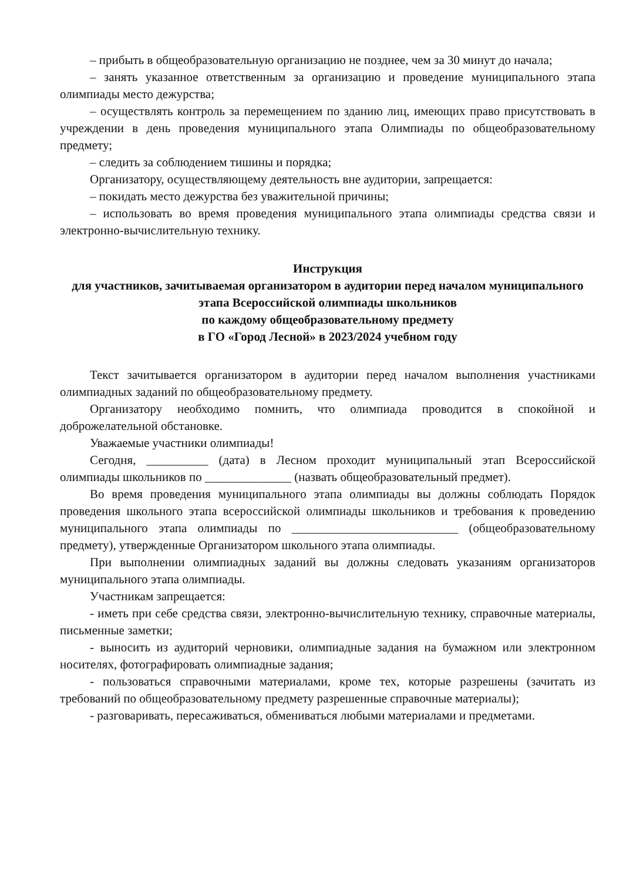– прибыть в общеобразовательную организацию не позднее, чем за 30 минут до начала;
– занять указанное ответственным за организацию и проведение муниципального этапа олимпиады место дежурства;
– осуществлять контроль за перемещением по зданию лиц, имеющих право присутствовать в учреждении в день проведения муниципального этапа Олимпиады по общеобразовательному предмету;
– следить за соблюдением тишины и порядка;
Организатору, осуществляющему деятельность вне аудитории, запрещается:
– покидать место дежурства без уважительной причины;
– использовать во время проведения муниципального этапа олимпиады средства связи и электронно-вычислительную технику.
Инструкция
для участников, зачитываемая организатором в аудитории перед началом муниципального этапа Всероссийской олимпиады школьников
по каждому общеобразовательному предмету
в ГО «Город Лесной» в 2023/2024 учебном году
Текст зачитывается организатором в аудитории перед началом выполнения участниками олимпиадных заданий по общеобразовательному предмету.
Организатору необходимо помнить, что олимпиада проводится в спокойной и доброжелательной обстановке.
Уважаемые участники олимпиады!
Сегодня, __________ (дата) в Лесном проходит муниципальный этап Всероссийской олимпиады школьников по ______________ (назвать общеобразовательный предмет).
Во время проведения муниципального этапа олимпиады вы должны соблюдать Порядок проведения школьного этапа всероссийской олимпиады школьников и требования к проведению муниципального этапа олимпиады по ___________________________ (общеобразовательному предмету), утвержденные Организатором школьного этапа олимпиады.
При выполнении олимпиадных заданий вы должны следовать указаниям организаторов муниципального этапа олимпиады.
Участникам запрещается:
- иметь при себе средства связи, электронно-вычислительную технику, справочные материалы, письменные заметки;
- выносить из аудиторий черновики, олимпиадные задания на бумажном или электронном носителях, фотографировать олимпиадные задания;
- пользоваться справочными материалами, кроме тех, которые разрешены (зачитать из требований по общеобразовательному предмету разрешенные справочные материалы);
- разговаривать, пересаживаться, обмениваться любыми материалами и предметами.